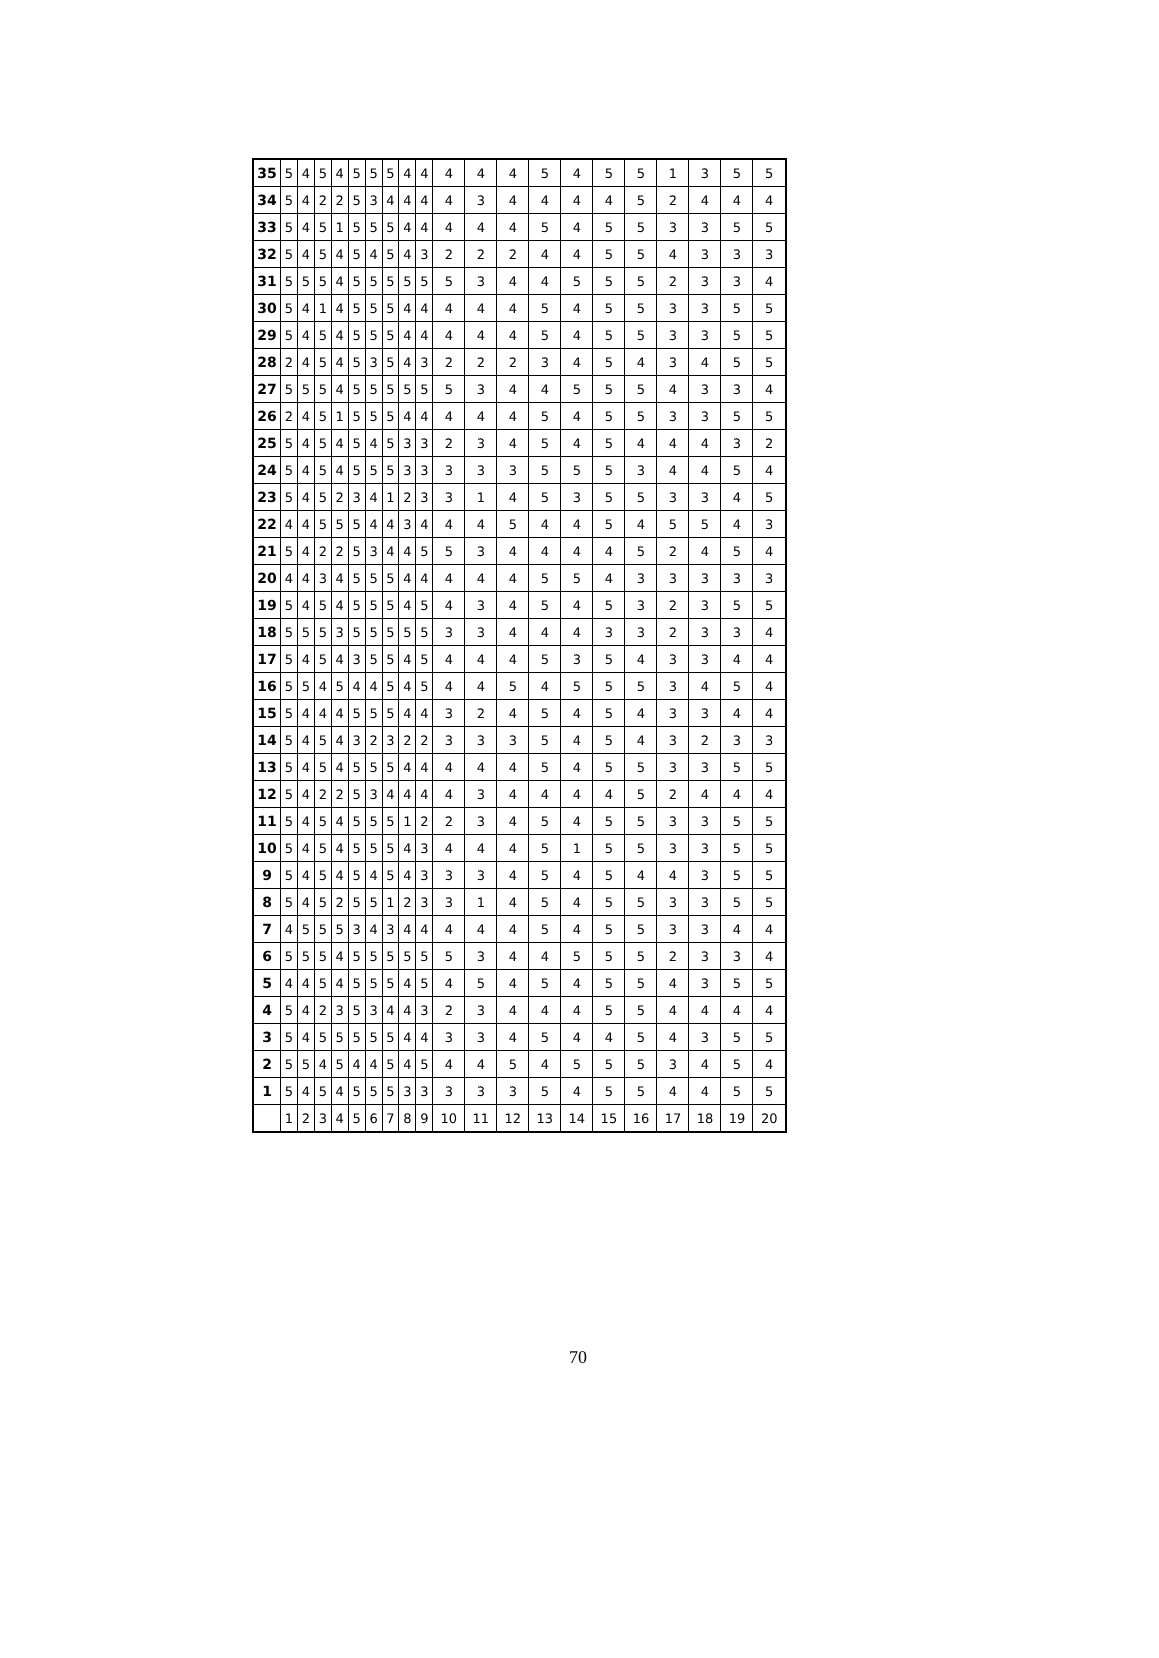| 35 | 5 | 4 | 5 | 4 | 5 | 5 | 5 | 4 | 4 | 4 | 4 | 4 | 5 | 4 | 5 | 5 | 1 | 3 | 5 | 5 |
| 34 | 5 | 4 | 2 | 2 | 5 | 3 | 4 | 4 | 4 | 4 | 3 | 4 | 4 | 4 | 4 | 5 | 2 | 4 | 4 | 4 |
| 33 | 5 | 4 | 5 | 1 | 5 | 5 | 5 | 4 | 4 | 4 | 4 | 4 | 5 | 4 | 5 | 5 | 3 | 3 | 5 | 5 |
| 32 | 5 | 4 | 5 | 4 | 5 | 4 | 5 | 4 | 3 | 2 | 2 | 2 | 4 | 4 | 5 | 5 | 4 | 3 | 3 | 3 |
| 31 | 5 | 5 | 5 | 4 | 5 | 5 | 5 | 5 | 5 | 5 | 3 | 4 | 4 | 5 | 5 | 5 | 2 | 3 | 3 | 4 |
| 30 | 5 | 4 | 1 | 4 | 5 | 5 | 5 | 4 | 4 | 4 | 4 | 4 | 5 | 4 | 5 | 5 | 3 | 3 | 5 | 5 |
| 29 | 5 | 4 | 5 | 4 | 5 | 5 | 5 | 4 | 4 | 4 | 4 | 4 | 5 | 4 | 5 | 5 | 3 | 3 | 5 | 5 |
| 28 | 2 | 4 | 5 | 4 | 5 | 3 | 5 | 4 | 3 | 2 | 2 | 2 | 3 | 4 | 5 | 4 | 3 | 4 | 5 | 5 |
| 27 | 5 | 5 | 5 | 4 | 5 | 5 | 5 | 5 | 5 | 5 | 3 | 4 | 4 | 5 | 5 | 5 | 4 | 3 | 3 | 4 |
| 26 | 2 | 4 | 5 | 1 | 5 | 5 | 5 | 4 | 4 | 4 | 4 | 4 | 5 | 4 | 5 | 5 | 3 | 3 | 5 | 5 |
| 25 | 5 | 4 | 5 | 4 | 5 | 4 | 5 | 3 | 3 | 2 | 3 | 4 | 5 | 4 | 5 | 4 | 4 | 4 | 3 | 2 |
| 24 | 5 | 4 | 5 | 4 | 5 | 5 | 5 | 3 | 3 | 3 | 3 | 3 | 5 | 5 | 5 | 3 | 4 | 4 | 5 | 4 |
| 23 | 5 | 4 | 5 | 2 | 3 | 4 | 1 | 2 | 3 | 3 | 1 | 4 | 5 | 3 | 5 | 5 | 3 | 3 | 4 | 5 |
| 22 | 4 | 4 | 5 | 5 | 5 | 4 | 4 | 3 | 4 | 4 | 4 | 5 | 4 | 4 | 5 | 4 | 5 | 5 | 4 | 3 |
| 21 | 5 | 4 | 2 | 2 | 5 | 3 | 4 | 4 | 5 | 5 | 3 | 4 | 4 | 4 | 4 | 5 | 2 | 4 | 5 | 4 |
| 20 | 4 | 4 | 3 | 4 | 5 | 5 | 5 | 4 | 4 | 4 | 4 | 4 | 5 | 5 | 4 | 3 | 3 | 3 | 3 | 3 |
| 19 | 5 | 4 | 5 | 4 | 5 | 5 | 5 | 4 | 5 | 4 | 3 | 4 | 5 | 4 | 5 | 3 | 2 | 3 | 5 | 5 |
| 18 | 5 | 5 | 5 | 3 | 5 | 5 | 5 | 5 | 5 | 3 | 3 | 4 | 4 | 4 | 3 | 3 | 2 | 3 | 3 | 4 |
| 17 | 5 | 4 | 5 | 4 | 3 | 5 | 5 | 4 | 5 | 4 | 4 | 4 | 5 | 3 | 5 | 4 | 3 | 3 | 4 | 4 |
| 16 | 5 | 5 | 4 | 5 | 4 | 4 | 5 | 4 | 5 | 4 | 4 | 5 | 4 | 5 | 5 | 5 | 3 | 4 | 5 | 4 |
| 15 | 5 | 4 | 4 | 4 | 5 | 5 | 5 | 4 | 4 | 3 | 2 | 4 | 5 | 4 | 5 | 4 | 3 | 3 | 4 | 4 |
| 14 | 5 | 4 | 5 | 4 | 3 | 2 | 3 | 2 | 2 | 3 | 3 | 3 | 5 | 4 | 5 | 4 | 3 | 2 | 3 | 3 |
| 13 | 5 | 4 | 5 | 4 | 5 | 5 | 5 | 4 | 4 | 4 | 4 | 4 | 5 | 4 | 5 | 5 | 3 | 3 | 5 | 5 |
| 12 | 5 | 4 | 2 | 2 | 5 | 3 | 4 | 4 | 4 | 4 | 3 | 4 | 4 | 4 | 4 | 5 | 2 | 4 | 4 | 4 |
| 11 | 5 | 4 | 5 | 4 | 5 | 5 | 5 | 1 | 2 | 2 | 3 | 4 | 5 | 4 | 5 | 5 | 3 | 3 | 5 | 5 |
| 10 | 5 | 4 | 5 | 4 | 5 | 5 | 5 | 4 | 3 | 4 | 4 | 4 | 5 | 1 | 5 | 5 | 3 | 3 | 5 | 5 |
| 9 | 5 | 4 | 5 | 4 | 5 | 4 | 5 | 4 | 3 | 3 | 3 | 4 | 5 | 4 | 5 | 4 | 4 | 3 | 5 | 5 |
| 8 | 5 | 4 | 5 | 2 | 5 | 5 | 1 | 2 | 3 | 3 | 1 | 4 | 5 | 4 | 5 | 5 | 3 | 3 | 5 | 5 |
| 7 | 4 | 5 | 5 | 5 | 3 | 4 | 3 | 4 | 4 | 4 | 4 | 4 | 5 | 4 | 5 | 5 | 3 | 3 | 4 | 4 |
| 6 | 5 | 5 | 5 | 4 | 5 | 5 | 5 | 5 | 5 | 5 | 3 | 4 | 4 | 5 | 5 | 5 | 2 | 3 | 3 | 4 |
| 5 | 4 | 4 | 5 | 4 | 5 | 5 | 5 | 4 | 5 | 4 | 5 | 4 | 5 | 4 | 5 | 5 | 4 | 3 | 5 | 5 |
| 4 | 5 | 4 | 2 | 3 | 5 | 3 | 4 | 4 | 3 | 2 | 3 | 4 | 4 | 4 | 5 | 5 | 4 | 4 | 4 | 4 |
| 3 | 5 | 4 | 5 | 5 | 5 | 5 | 5 | 4 | 4 | 3 | 3 | 4 | 5 | 4 | 4 | 5 | 4 | 3 | 5 | 5 |
| 2 | 5 | 5 | 4 | 5 | 4 | 4 | 5 | 4 | 5 | 4 | 4 | 5 | 4 | 5 | 5 | 5 | 3 | 4 | 5 | 4 |
| 1 | 5 | 4 | 5 | 4 | 5 | 5 | 5 | 3 | 3 | 3 | 3 | 3 | 5 | 4 | 5 | 5 | 4 | 4 | 5 | 5 |
| | 1 | 2 | 3 | 4 | 5 | 6 | 7 | 8 | 9 | 10 | 11 | 12 | 13 | 14 | 15 | 16 | 17 | 18 | 19 | 20 |
70